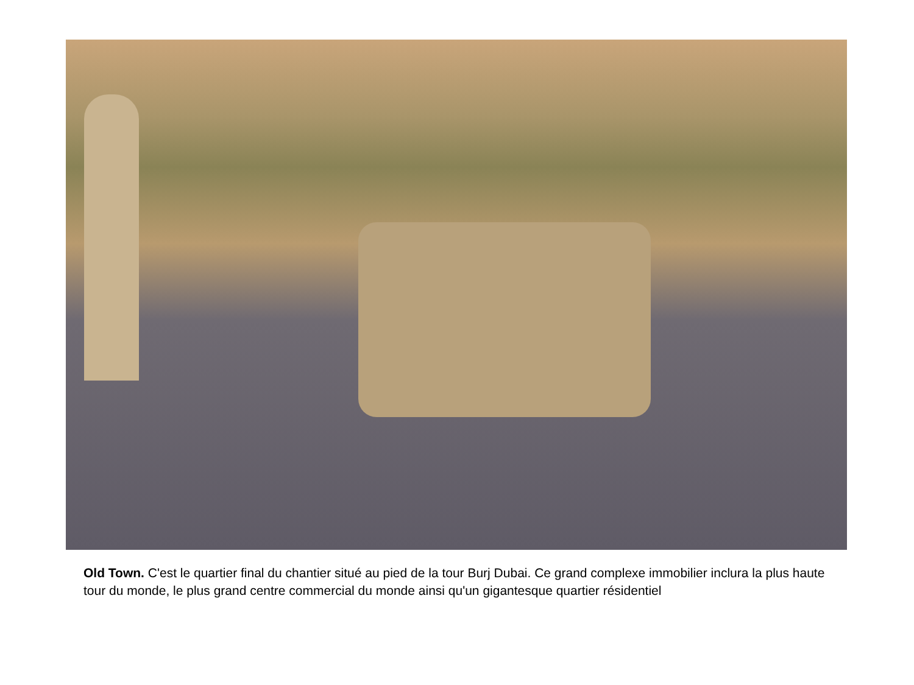Old Town. C'est le quartier final du chantier situé au pied de la tour Burj Dubai. Ce grand complexe immobilier inclura la plus haute tour du monde, le plus grand centre commercial du monde ainsi qu'un gigantesque quartier résidentiel